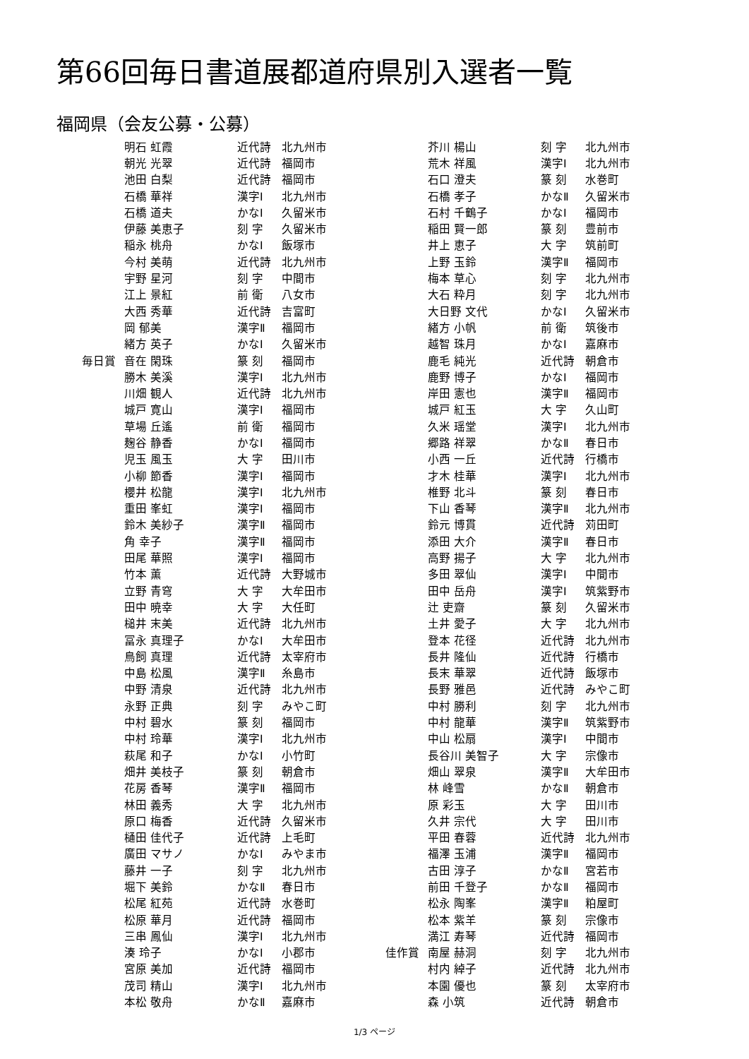第66回毎日書道展都道府県別入選者一覧
福岡県（会友公募・公募）
| | 明石 虹霞 | 近代詩 | 北九州市 |
| | 朝光 光翠 | 近代詩 | 福岡市 |
| | 池田 白梨 | 近代詩 | 福岡市 |
| | 石橋 華祥 | 漢字Ⅰ | 北九州市 |
| | 石橋 道夫 | かなⅠ | 久留米市 |
| | 伊藤 美恵子 | 刻 字 | 久留米市 |
| | 稲永 桃舟 | かなⅠ | 飯塚市 |
| | 今村 美萌 | 近代詩 | 北九州市 |
| | 宇野 星河 | 刻 字 | 中間市 |
| | 江上 景紅 | 前 衛 | 八女市 |
| | 大西 秀華 | 近代詩 | 吉富町 |
| | 岡 郁美 | 漢字Ⅱ | 福岡市 |
| | 緒方 英子 | かなⅠ | 久留米市 |
| 毎日賞 | 音在 閑珠 | 篆 刻 | 福岡市 |
| | 勝木 美溪 | 漢字Ⅰ | 北九州市 |
| | 川畑 観人 | 近代詩 | 北九州市 |
| | 城戸 寛山 | 漢字Ⅰ | 福岡市 |
| | 草場 丘遙 | 前 衛 | 福岡市 |
| | 麹谷 静香 | かなⅠ | 福岡市 |
| | 児玉 風玉 | 大 字 | 田川市 |
| | 小柳 節香 | 漢字Ⅰ | 福岡市 |
| | 櫻井 松龍 | 漢字Ⅰ | 北九州市 |
| | 重田 峯虹 | 漢字Ⅰ | 福岡市 |
| | 鈴木 美紗子 | 漢字Ⅱ | 福岡市 |
| | 角 幸子 | 漢字Ⅱ | 福岡市 |
| | 田尾 華照 | 漢字Ⅰ | 福岡市 |
| | 竹本 薫 | 近代詩 | 大野城市 |
| | 立野 青穹 | 大 字 | 大牟田市 |
| | 田中 暁幸 | 大 字 | 大任町 |
| | 槌井 末美 | 近代詩 | 北九州市 |
| | 冨永 真理子 | かなⅠ | 大牟田市 |
| | 鳥飼 真理 | 近代詩 | 太宰府市 |
| | 中島 松風 | 漢字Ⅱ | 糸島市 |
| | 中野 清泉 | 近代詩 | 北九州市 |
| | 永野 正典 | 刻 字 | みやこ町 |
| | 中村 碧水 | 篆 刻 | 福岡市 |
| | 中村 玲華 | 漢字Ⅰ | 北九州市 |
| | 萩尾 和子 | かなⅠ | 小竹町 |
| | 畑井 美枝子 | 篆 刻 | 朝倉市 |
| | 花房 香琴 | 漢字Ⅱ | 福岡市 |
| | 林田 義秀 | 大 字 | 北九州市 |
| | 原口 梅香 | 近代詩 | 久留米市 |
| | 樋田 佳代子 | 近代詩 | 上毛町 |
| | 廣田 マサノ | かなⅠ | みやま市 |
| | 藤井 一子 | 刻 字 | 北九州市 |
| | 堀下 美鈴 | かなⅡ | 春日市 |
| | 松尾 紅苑 | 近代詩 | 水巻町 |
| | 松原 華月 | 近代詩 | 福岡市 |
| | 三串 鳳仙 | 漢字Ⅰ | 北九州市 |
| | 湊 玲子 | かなⅠ | 小郡市 |
| | 宮原 美加 | 近代詩 | 福岡市 |
| | 茂司 精山 | 漢字Ⅰ | 北九州市 |
| | 本松 敬舟 | かなⅡ | 嘉麻市 |
| | 芥川 楊山 | 刻 字 | 北九州市 |
| | 荒木 祥風 | 漢字Ⅰ | 北九州市 |
| | 石口 澄夫 | 篆 刻 | 水巻町 |
| | 石橋 孝子 | かなⅡ | 久留米市 |
| | 石村 千鶴子 | かなⅠ | 福岡市 |
| | 稲田 賢一郎 | 篆 刻 | 豊前市 |
| | 井上 恵子 | 大 字 | 筑前町 |
| | 上野 玉鈴 | 漢字Ⅱ | 福岡市 |
| | 梅本 草心 | 刻 字 | 北九州市 |
| | 大石 粋月 | 刻 字 | 北九州市 |
| | 大日野 文代 | かなⅠ | 久留米市 |
| | 緒方 小帆 | 前 衛 | 筑後市 |
| | 越智 珠月 | かなⅠ | 嘉麻市 |
| | 鹿毛 純光 | 近代詩 | 朝倉市 |
| | 鹿野 博子 | かなⅠ | 福岡市 |
| | 岸田 憲也 | 漢字Ⅱ | 福岡市 |
| | 城戸 紅玉 | 大 字 | 久山町 |
| | 久米 瑶堂 | 漢字Ⅰ | 北九州市 |
| | 郷路 祥翠 | かなⅡ | 春日市 |
| | 小西 一丘 | 近代詩 | 行橋市 |
| | 才木 桂華 | 漢字Ⅰ | 北九州市 |
| | 椎野 北斗 | 篆 刻 | 春日市 |
| | 下山 香琴 | 漢字Ⅱ | 北九州市 |
| | 鈴元 博貫 | 近代詩 | 苅田町 |
| | 添田 大介 | 漢字Ⅱ | 春日市 |
| | 高野 揚子 | 大 字 | 北九州市 |
| | 多田 翠仙 | 漢字Ⅰ | 中間市 |
| | 田中 岳舟 | 漢字Ⅰ | 筑紫野市 |
| | 辻 吏齋 | 篆 刻 | 久留米市 |
| | 土井 愛子 | 大 字 | 北九州市 |
| | 登本 花径 | 近代詩 | 北九州市 |
| | 長井 隆仙 | 近代詩 | 行橋市 |
| | 長末 華翠 | 近代詩 | 飯塚市 |
| | 長野 雅邑 | 近代詩 | みやこ町 |
| | 中村 勝利 | 刻 字 | 北九州市 |
| | 中村 龍華 | 漢字Ⅱ | 筑紫野市 |
| | 中山 松扇 | 漢字Ⅰ | 中間市 |
| | 長谷川 美智子 | 大 字 | 宗像市 |
| | 畑山 翠泉 | 漢字Ⅱ | 大牟田市 |
| | 林 峰雪 | かなⅡ | 朝倉市 |
| | 原 彩玉 | 大 字 | 田川市 |
| | 久井 宗代 | 大 字 | 田川市 |
| | 平田 春蓉 | 近代詩 | 北九州市 |
| | 福澤 玉浦 | 漢字Ⅱ | 福岡市 |
| | 古田 淳子 | かなⅡ | 宮若市 |
| | 前田 千登子 | かなⅡ | 福岡市 |
| | 松永 陶峯 | 漢字Ⅱ | 粕屋町 |
| | 松本 紫羊 | 篆 刻 | 宗像市 |
| | 満江 寿琴 | 近代詩 | 福岡市 |
| 佳作賞 | 南屋 赫洞 | 刻 字 | 北九州市 |
| | 村内 綽子 | 近代詩 | 北九州市 |
| | 本園 優也 | 篆 刻 | 太宰府市 |
| | 森 小筑 | 近代詩 | 朝倉市 |
1/3 ページ